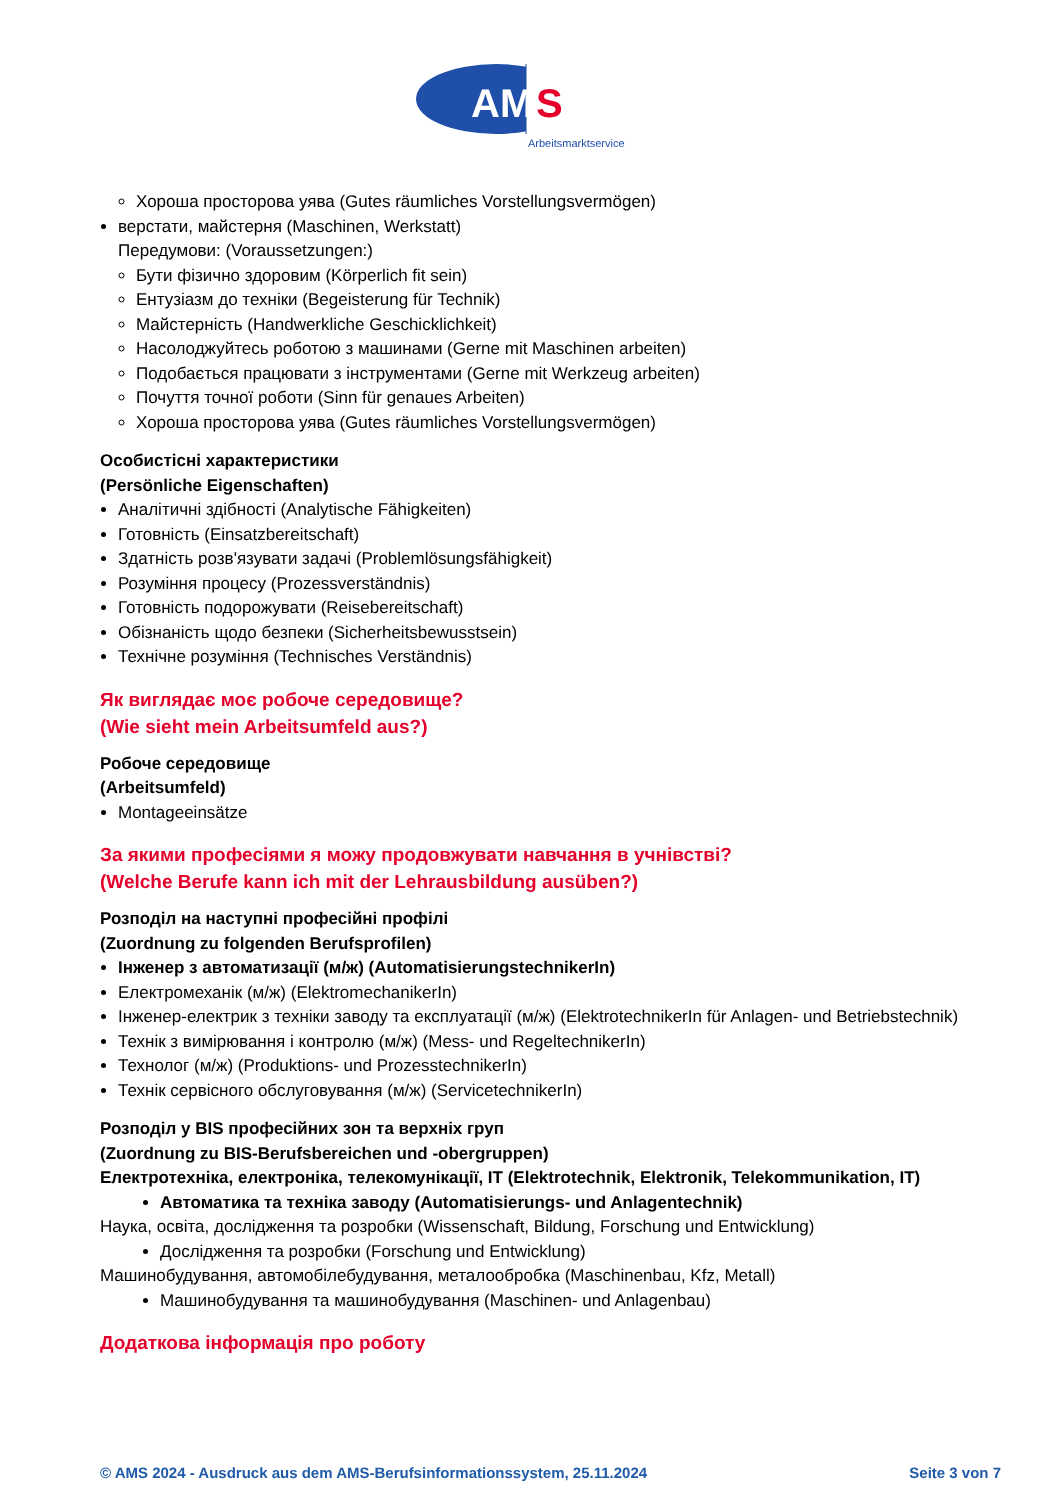AM
S
Arbeitsmarktservice
Хороша просторова уява (Gutes räumliches Vorstellungsvermögen)
верстати, майстерня (Maschinen, Werkstatt)
Передумови: (Voraussetzungen:)
Бути фізично здоровим (Körperlich fit sein)
Ентузіазм до техніки (Begeisterung für Technik)
Майстерність (Handwerkliche Geschicklichkeit)
Насолоджуйтесь роботою з машинами (Gerne mit Maschinen arbeiten)
Подобається працювати з інструментами (Gerne mit Werkzeug arbeiten)
Почуття точної роботи (Sinn für genaues Arbeiten)
Хороша просторова уява (Gutes räumliches Vorstellungsvermögen)
Особистісні характеристики
(Persönliche Eigenschaften)
Аналітичні здібності (Analytische Fähigkeiten)
Готовність (Einsatzbereitschaft)
Здатність розв'язувати задачі (Problemlösungsfähigkeit)
Розуміння процесу (Prozessverständnis)
Готовність подорожувати (Reisebereitschaft)
Обізнаність щодо безпеки (Sicherheitsbewusstsein)
Технічне розуміння (Technisches Verständnis)
Як виглядає моє робоче середовище?
(Wie sieht mein Arbeitsumfeld aus?)
Робоче середовище
(Arbeitsumfeld)
Montageeinsätze
За якими професіями я можу продовжувати навчання в учнівстві?
(Welche Berufe kann ich mit der Lehrausbildung ausüben?)
Розподіл на наступні професійні профілі
(Zuordnung zu folgenden Berufsprofilen)
Інженер з автоматизації (м/ж) (AutomatisierungstechnikerIn)
Електромеханік (м/ж) (ElektromechanikerIn)
Інженер-електрик з техніки заводу та експлуатації (м/ж) (ElektrotechnikerIn für Anlagen- und Betriebstechnik)
Технік з вимірювання і контролю (м/ж) (Mess- und RegeltechnikerIn)
Технолог (м/ж) (Produktions- und ProzesstechnikerIn)
Технік сервісного обслуговування (м/ж) (ServicetechnikerIn)
Розподіл у BIS професійних зон та верхніх груп
(Zuordnung zu BIS-Berufsbereichen und -obergruppen)
Електротехніка, електроніка, телекомунікації, IT (Elektrotechnik, Elektronik, Telekommunikation, IT)
Автоматика та техніка заводу (Automatisierungs- und Anlagentechnik)
Наука, освіта, дослідження та розробки (Wissenschaft, Bildung, Forschung und Entwicklung)
Дослідження та розробки (Forschung und Entwicklung)
Машинобудування, автомобілебудування, металообробка (Maschinenbau, Kfz, Metall)
Машинобудування та машинобудування (Maschinen- und Anlagenbau)
Додаткова інформація про роботу
© AMS 2024 - Ausdruck aus dem AMS-Berufsinformationssystem, 25.11.2024 Seite 3 von 7